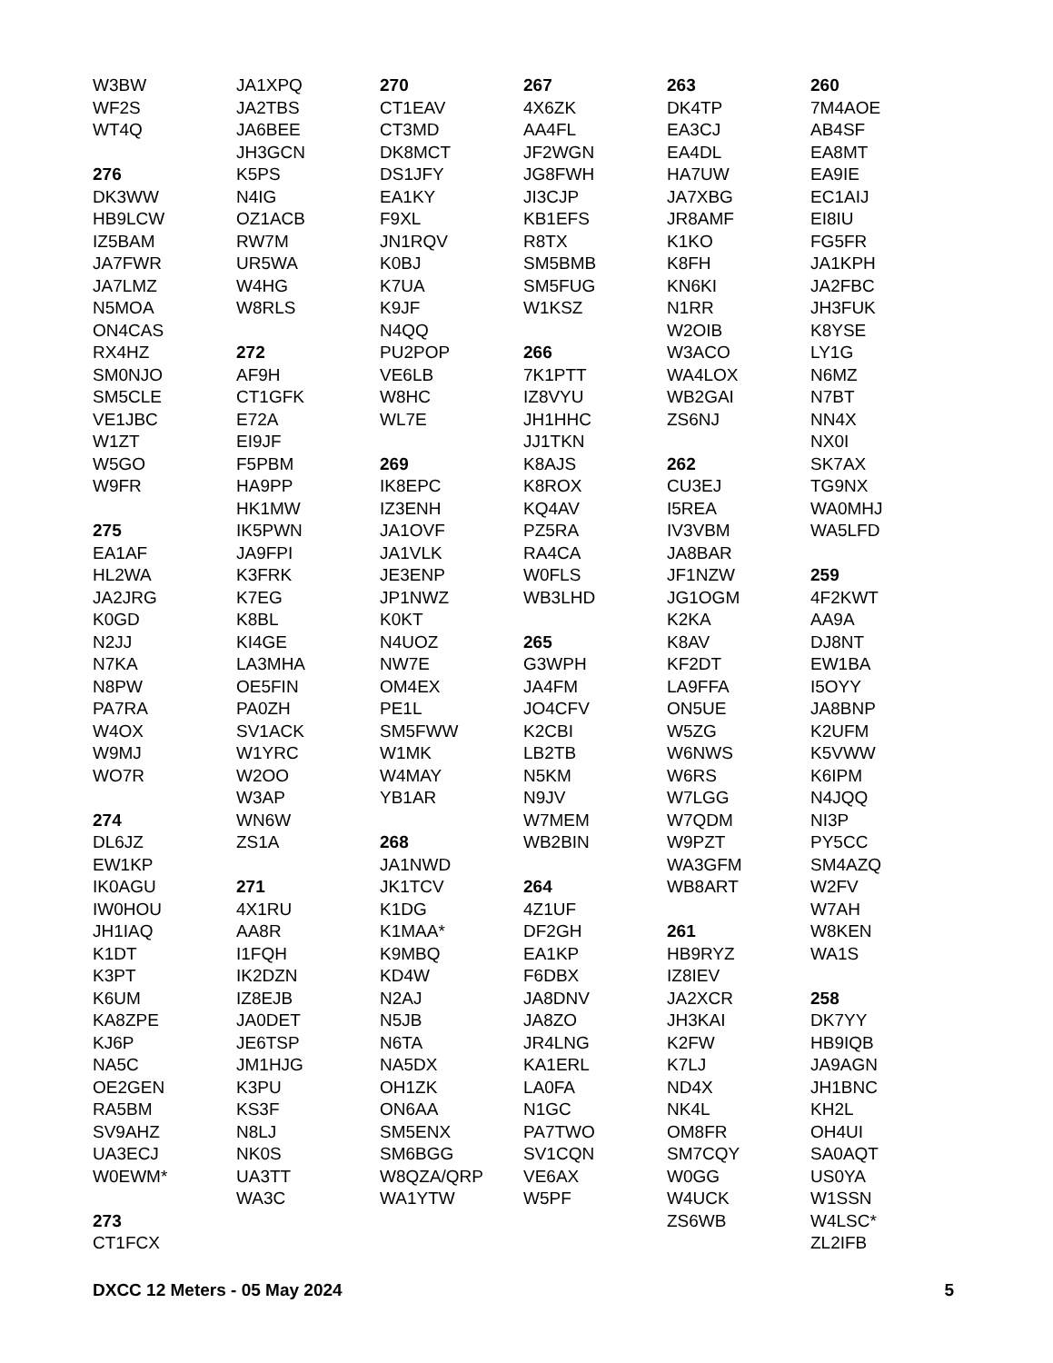W3BW
WF2S
WT4Q
276
DK3WW
HB9LCW
IZ5BAM
JA7FWR
JA7LMZ
N5MOA
ON4CAS
RX4HZ
SM0NJO
SM5CLE
VE1JBC
W1ZT
W5GO
W9FR
275
EA1AF
HL2WA
JA2JRG
K0GD
N2JJ
N7KA
N8PW
PA7RA
W4OX
W9MJ
WO7R
274
DL6JZ
EW1KP
IK0AGU
IW0HOU
JH1IAQ
K1DT
K3PT
K6UM
KA8ZPE
KJ6P
NA5C
OE2GEN
RA5BM
SV9AHZ
UA3ECJ
W0EWM*
273
CT1FCX
JA1XPQ
JA2TBS
JA6BEE
JH3GCN
K5PS
N4IG
OZ1ACB
RW7M
UR5WA
W4HG
W8RLS
272
AF9H
CT1GFK
E72A
EI9JF
F5PBM
HA9PP
HK1MW
IK5PWN
JA9FPI
K3FRK
K7EG
K8BL
KI4GE
LA3MHA
OE5FIN
PA0ZH
SV1ACK
W1YRC
W2OO
W3AP
WN6W
ZS1A
271
4X1RU
AA8R
I1FQH
IK2DZN
IZ8EJB
JA0DET
JE6TSP
JM1HJG
K3PU
KS3F
N8LJ
NK0S
UA3TT
WA3C
270
CT1EAV
CT3MD
DK8MCT
DS1JFY
EA1KY
F9XL
JN1RQV
K0BJ
K7UA
K9JF
N4QQ
PU2POP
VE6LB
W8HC
WL7E
269
IK8EPC
IZ3ENH
JA1OVF
JA1VLK
JE3ENP
JP1NWZ
K0KT
N4UOZ
NW7E
OM4EX
PE1L
SM5FWW
W1MK
W4MAY
YB1AR
268
JA1NWD
JK1TCV
K1DG
K1MAA*
K9MBQ
KD4W
N2AJ
N5JB
N6TA
NA5DX
OH1ZK
ON6AA
SM5ENX
SM6BGG
W8QZA/QRP
WA1YTW
267
4X6ZK
AA4FL
JF2WGN
JG8FWH
JI3CJP
KB1EFS
R8TX
SM5BMB
SM5FUG
W1KSZ
266
7K1PTT
IZ8VYU
JH1HHC
JJ1TKN
K8AJS
K8ROX
KQ4AV
PZ5RA
RA4CA
W0FLS
WB3LHD
265
G3WPH
JA4FM
JO4CFV
K2CBI
LB2TB
N5KM
N9JV
W7MEM
WB2BIN
264
4Z1UF
DF2GH
EA1KP
F6DBX
JA8DNV
JA8ZO
JR4LNG
KA1ERL
LA0FA
N1GC
PA7TWO
SV1CQN
VE6AX
W5PF
263
DK4TP
EA3CJ
EA4DL
HA7UW
JA7XBG
JR8AMF
K1KO
K8FH
KN6KI
N1RR
W2OIB
W3ACO
WA4LOX
WB2GAI
ZS6NJ
262
CU3EJ
I5REA
IV3VBM
JA8BAR
JF1NZW
JG1OGM
K2KA
K8AV
KF2DT
LA9FFA
ON5UE
W5ZG
W6NWS
W6RS
W7LGG
W7QDM
W9PZT
WA3GFM
WB8ART
261
HB9RYZ
IZ8IEV
JA2XCR
JH3KAI
K2FW
K7LJ
ND4X
NK4L
OM8FR
SM7CQY
W0GG
W4UCK
ZS6WB
260
7M4AOE
AB4SF
EA8MT
EA9IE
EC1AIJ
EI8IU
FG5FR
JA1KPH
JA2FBC
JH3FUK
K8YSE
LY1G
N6MZ
N7BT
NN4X
NX0I
SK7AX
TG9NX
WA0MHJ
WA5LFD
259
4F2KWT
AA9A
DJ8NT
EW1BA
I5OYY
JA8BNP
K2UFM
K5VWW
K6IPM
N4JQQ
NI3P
PY5CC
SM4AZQ
W2FV
W7AH
W8KEN
WA1S
258
DK7YY
HB9IQB
JA9AGN
JH1BNC
KH2L
OH4UI
SA0AQT
US0YA
W1SSN
W4LSC*
ZL2IFB
DXCC 12 Meters - 05 May 2024 5